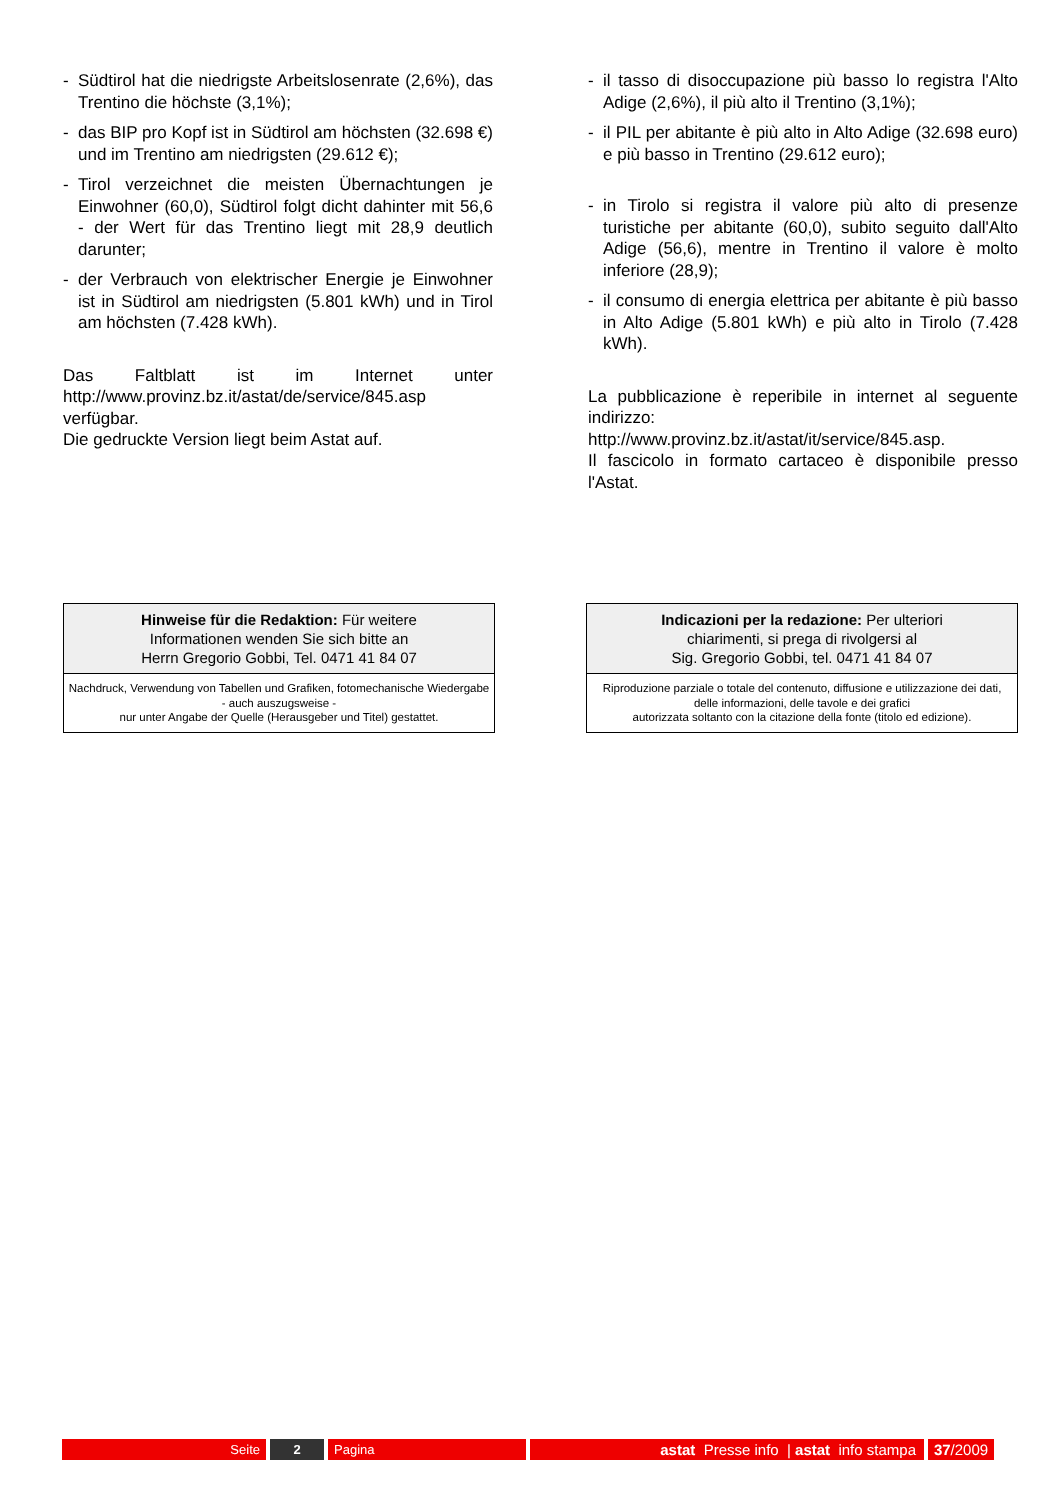- Südtirol hat die niedrigste Arbeitslosenrate (2,6%), das Trentino die höchste (3,1%);
- das BIP pro Kopf ist in Südtirol am höchsten (32.698 €) und im Trentino am niedrigsten (29.612 €);
- Tirol verzeichnet die meisten Übernachtungen je Einwohner (60,0), Südtirol folgt dicht dahinter mit 56,6 - der Wert für das Trentino liegt mit 28,9 deutlich darunter;
- der Verbrauch von elektrischer Energie je Einwohner ist in Südtirol am niedrigsten (5.801 kWh) und in Tirol am höchsten (7.428 kWh).
Das Faltblatt ist im Internet unter http://www.provinz.bz.it/astat/de/service/845.asp verfügbar.
Die gedruckte Version liegt beim Astat auf.
- il tasso di disoccupazione più basso lo registra l'Alto Adige (2,6%), il più alto il Trentino (3,1%);
- il PIL per abitante è più alto in Alto Adige (32.698 euro) e più basso in Trentino (29.612 euro);
- in Tirolo si registra il valore più alto di presenze turistiche per abitante (60,0), subito seguito dall'Alto Adige (56,6), mentre in Trentino il valore è molto inferiore (28,9);
- il consumo di energia elettrica per abitante è più basso in Alto Adige (5.801 kWh) e più alto in Tirolo (7.428 kWh).
La pubblicazione è reperibile in internet al seguente indirizzo:
http://www.provinz.bz.it/astat/it/service/845.asp.
Il fascicolo in formato cartaceo è disponibile presso l'Astat.
Hinweise für die Redaktion: Für weitere
Informationen wenden Sie sich bitte an
Herrn Gregorio Gobbi, Tel. 0471 41 84 07
Nachdruck, Verwendung von Tabellen und Grafiken, fotomechanische Wiedergabe - auch auszugsweise -
nur unter Angabe der Quelle (Herausgeber und Titel) gestattet.
Indicazioni per la redazione: Per ulteriori
chiarimenti, si prega di rivolgersi al
Sig. Gregorio Gobbi, tel. 0471 41 84 07
Riproduzione parziale o totale del contenuto, diffusione e utilizzazione dei dati, delle informazioni, delle tavole e dei grafici
autorizzata soltanto con la citazione della fonte (titolo ed edizione).
Seite 2 Pagina
astat Presse info | astat info stampa
37 /2009